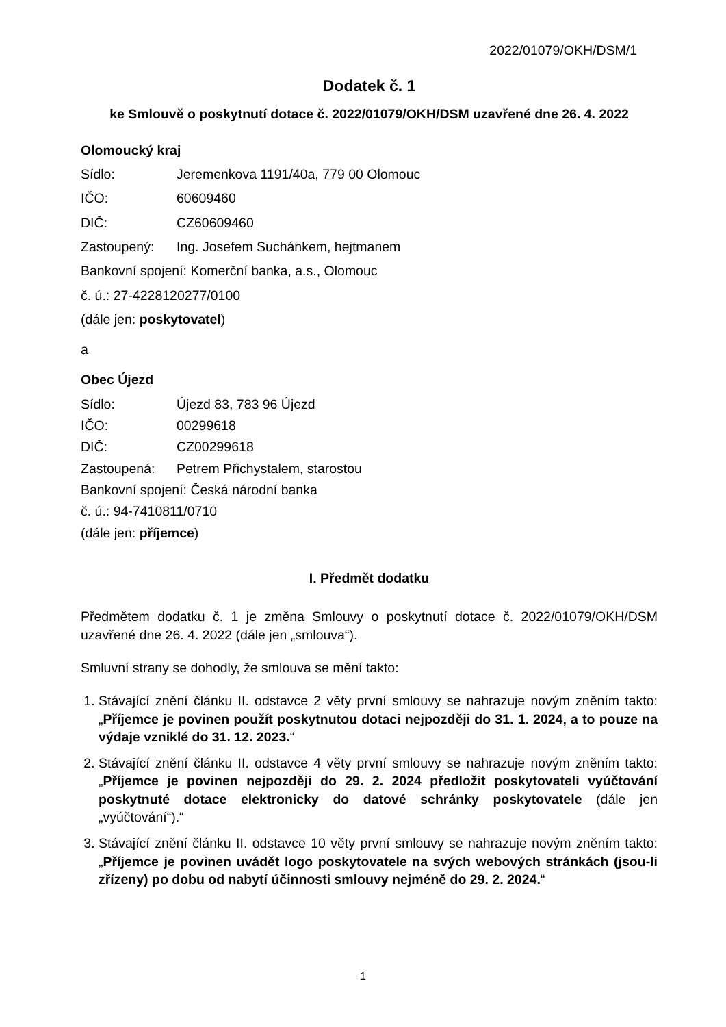2022/01079/OKH/DSM/1
Dodatek č. 1
ke Smlouvě o poskytnutí dotace č. 2022/01079/OKH/DSM uzavřené dne 26. 4. 2022
Olomoucký kraj
Sídlo: Jeremenkova 1191/40a, 779 00 Olomouc
IČO: 60609460
DIČ: CZ60609460
Zastoupený: Ing. Josefem Suchánkem, hejtmanem
Bankovní spojení: Komerční banka, a.s., Olomouc
č. ú.: 27-4228120277/0100
(dále jen: poskytovatel)
a
Obec Újezd
Sídlo: Újezd 83, 783 96 Újezd
IČO: 00299618
DIČ: CZ00299618
Zastoupená: Petrem Přichystalem, starostou
Bankovní spojení: Česká národní banka
č. ú.: 94-7410811/0710
(dále jen: příjemce)
I. Předmět dodatku
Předmětem dodatku č. 1 je změna Smlouvy o poskytnutí dotace č. 2022/01079/OKH/DSM uzavřené dne 26. 4. 2022 (dále jen „smlouva“).
Smluvní strany se dohodly, že smlouva se mění takto:
1. Stávající znění článku II. odstavce 2 věty první smlouvy se nahrazuje novým zněním takto: „Příjemce je povinen použít poskytnutou dotaci nejpozději do 31. 1. 2024, a to pouze na výdaje vzniklé do 31. 12. 2023.“
2. Stávající znění článku II. odstavce 4 věty první smlouvy se nahrazuje novým zněním takto: „Příjemce je povinen nejpozději do 29. 2. 2024 předložit poskytovateli vyúčtování poskytnuté dotace elektronicky do datové schránky poskytovatele (dále jen „vyúčtování“).“
3. Stávající znění článku II. odstavce 10 věty první smlouvy se nahrazuje novým zněním takto: „Příjemce je povinen uvádět logo poskytovatele na svých webových stránkách (jsou-li zřízeny) po dobu od nabytí účinnosti smlouvy nejméně do 29. 2. 2024.“
1